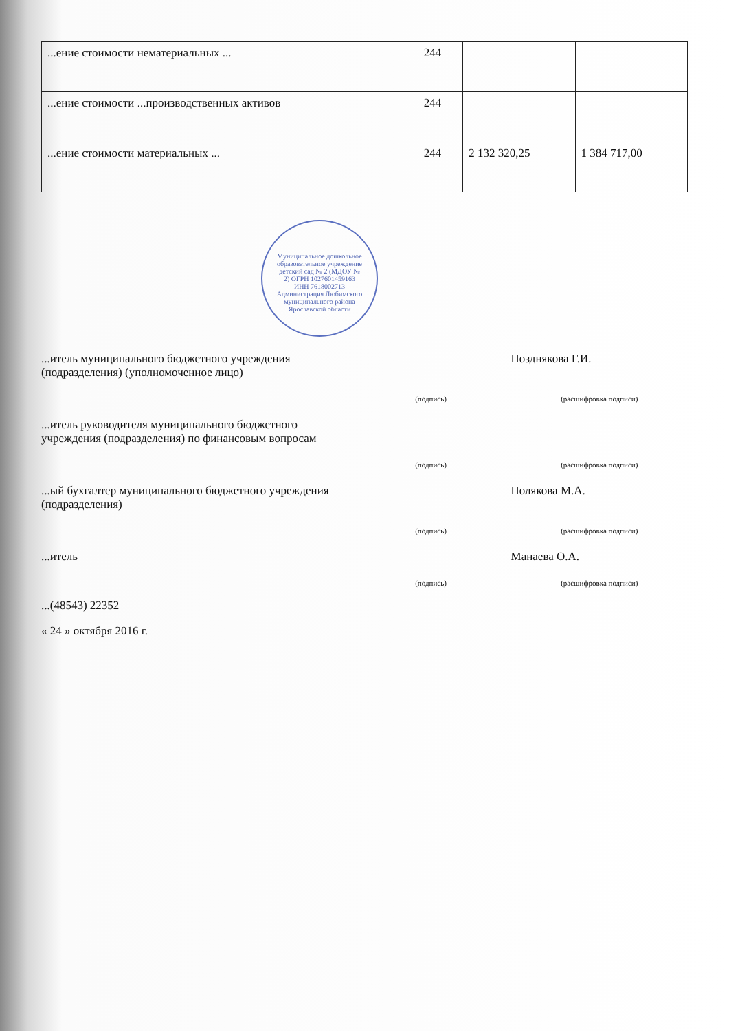| ...ение стоимости нематериальных ... | 244 | | |
| ...ение стоимости ...производственных активов | 244 | | |
| ...ение стоимости материальных ... | 244 | 2 132 320,25 | 1 384 717,00 |
Муниципальное дошкольное образовательное учреждение детский сад № 2 (МДОУ № 2) ОГРН 1027601459163 ИНН 7618002713 Администрация Любимского муниципального района Ярославской области
...итель муниципального бюджетного учреждения (подразделения) (уполномоченное лицо)
Позднякова Г.И.
(подпись)
(расшифровка подписи)
...итель руководителя муниципального бюджетного учреждения (подразделения) по финансовым вопросам
(подпись)
(расшифровка подписи)
...ый бухгалтер муниципального бюджетного учреждения (подразделения)
Полякова М.А.
(подпись)
(расшифровка подписи)
...итель
Манаева О.А.
(подпись)
(расшифровка подписи)
...(48543) 22352
« 24 » октября 2016 г.